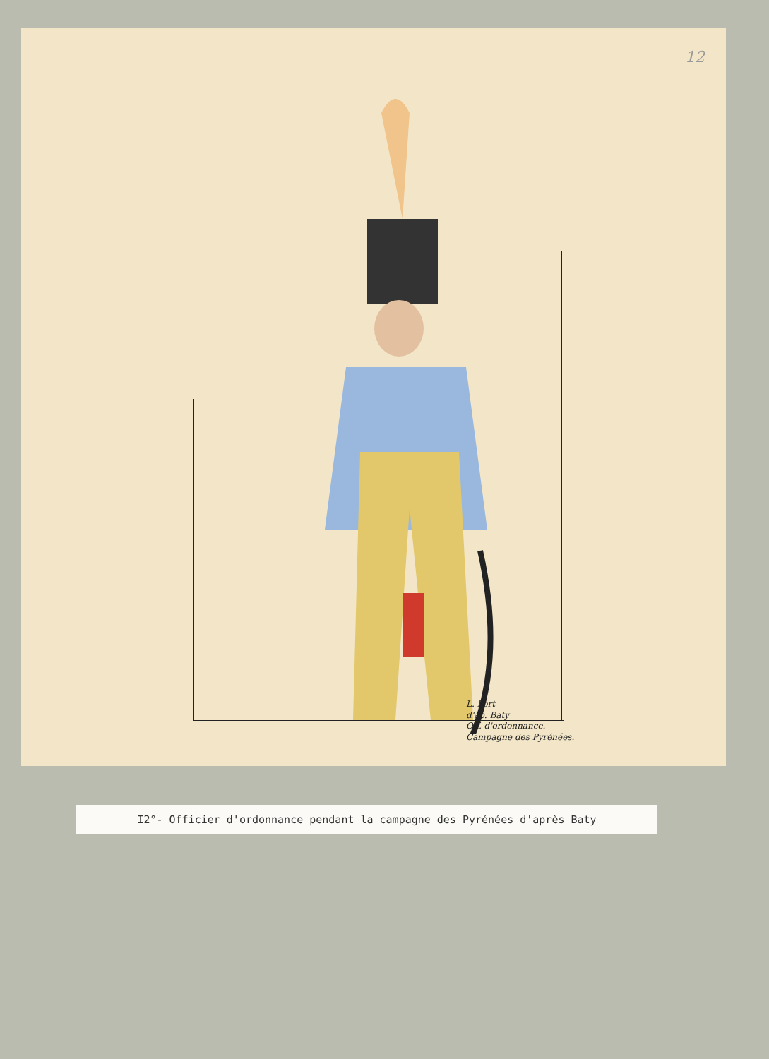12
L. Fort
d'ap. Baty
Off. d'ordonnance.
Campagne des Pyrénées.
I2°- Officier d'ordonnance pendant la campagne des Pyrénées d'après Baty